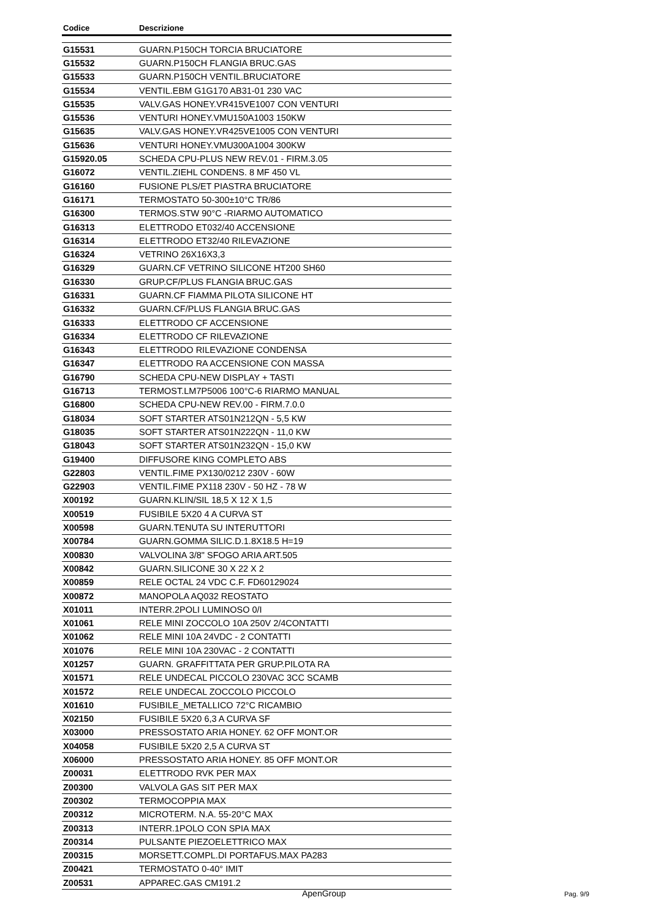| Codice | Descrizione |
| --- | --- |
| G15531 | GUARN.P150CH TORCIA BRUCIATORE |
| G15532 | GUARN.P150CH FLANGIA BRUC.GAS |
| G15533 | GUARN.P150CH VENTIL.BRUCIATORE |
| G15534 | VENTIL.EBM G1G170 AB31-01 230 VAC |
| G15535 | VALV.GAS HONEY.VR415VE1007 CON VENTURI |
| G15536 | VENTURI HONEY.VMU150A1003 150KW |
| G15635 | VALV.GAS HONEY.VR425VE1005 CON VENTURI |
| G15636 | VENTURI HONEY.VMU300A1004 300KW |
| G15920.05 | SCHEDA CPU-PLUS NEW REV.01 - FIRM.3.05 |
| G16072 | VENTIL.ZIEHL CONDENS. 8 MF 450 VL |
| G16160 | FUSIONE PLS/ET PIASTRA BRUCIATORE |
| G16171 | TERMOSTATO 50-300±10°C TR/86 |
| G16300 | TERMOS.STW 90°C -RIARMO AUTOMATICO |
| G16313 | ELETTRODO ET032/40 ACCENSIONE |
| G16314 | ELETTRODO ET32/40 RILEVAZIONE |
| G16324 | VETRINO 26X16X3,3 |
| G16329 | GUARN.CF VETRINO SILICONE HT200 SH60 |
| G16330 | GRUP.CF/PLUS FLANGIA BRUC.GAS |
| G16331 | GUARN.CF FIAMMA PILOTA SILICONE HT |
| G16332 | GUARN.CF/PLUS FLANGIA BRUC.GAS |
| G16333 | ELETTRODO CF ACCENSIONE |
| G16334 | ELETTRODO CF RILEVAZIONE |
| G16343 | ELETTRODO RILEVAZIONE CONDENSA |
| G16347 | ELETTRODO RA ACCENSIONE CON MASSA |
| G16790 | SCHEDA CPU-NEW DISPLAY + TASTI |
| G16713 | TERMOST.LM7P5006 100°C-6 RIARMO MANUAL |
| G16800 | SCHEDA CPU-NEW REV.00 - FIRM.7.0.0 |
| G18034 | SOFT STARTER ATS01N212QN - 5,5 KW |
| G18035 | SOFT STARTER ATS01N222QN - 11,0 KW |
| G18043 | SOFT STARTER ATS01N232QN - 15,0 KW |
| G19400 | DIFFUSORE KING COMPLETO ABS |
| G22803 | VENTIL.FIME PX130/0212 230V - 60W |
| G22903 | VENTIL.FIME PX118 230V - 50 HZ - 78 W |
| X00192 | GUARN.KLIN/SIL 18,5 X 12 X 1,5 |
| X00519 | FUSIBILE 5X20 4 A CURVA ST |
| X00598 | GUARN.TENUTA SU INTERUTTORI |
| X00784 | GUARN.GOMMA SILIC.D.1.8X18.5 H=19 |
| X00830 | VALVOLINA 3/8" SFOGO ARIA ART.505 |
| X00842 | GUARN.SILICONE 30 X 22 X 2 |
| X00859 | RELE OCTAL 24 VDC C.F. FD60129024 |
| X00872 | MANOPOLA AQ032 REOSTATO |
| X01011 | INTERR.2POLI LUMINOSO 0/I |
| X01061 | RELE MINI ZOCCOLO 10A 250V 2/4CONTATTI |
| X01062 | RELE MINI 10A 24VDC - 2 CONTATTI |
| X01076 | RELE MINI 10A 230VAC - 2 CONTATTI |
| X01257 | GUARN. GRAFFITTATA PER GRUP.PILOTA RA |
| X01571 | RELE UNDECAL PICCOLO 230VAC 3CC SCAMB |
| X01572 | RELE UNDECAL ZOCCOLO PICCOLO |
| X01610 | FUSIBILE_METALLICO 72°C RICAMBIO |
| X02150 | FUSIBILE 5X20 6,3 A CURVA SF |
| X03000 | PRESSOSTATO ARIA HONEY. 62 OFF MONT.OR |
| X04058 | FUSIBILE 5X20 2,5 A CURVA ST |
| X06000 | PRESSOSTATO ARIA HONEY. 85 OFF MONT.OR |
| Z00031 | ELETTRODO RVK PER MAX |
| Z00300 | VALVOLA GAS SIT PER MAX |
| Z00302 | TERMOCOPPIA MAX |
| Z00312 | MICROTERM. N.A. 55-20°C MAX |
| Z00313 | INTERR.1POLO CON SPIA MAX |
| Z00314 | PULSANTE PIEZOELETTRICO MAX |
| Z00315 | MORSETT.COMPL.DI PORTAFUS.MAX PA283 |
| Z00421 | TERMOSTATO 0-40° IMIT |
| Z00531 | APPAREC.GAS CM191.2 |
ApenGroup Pag. 9/9